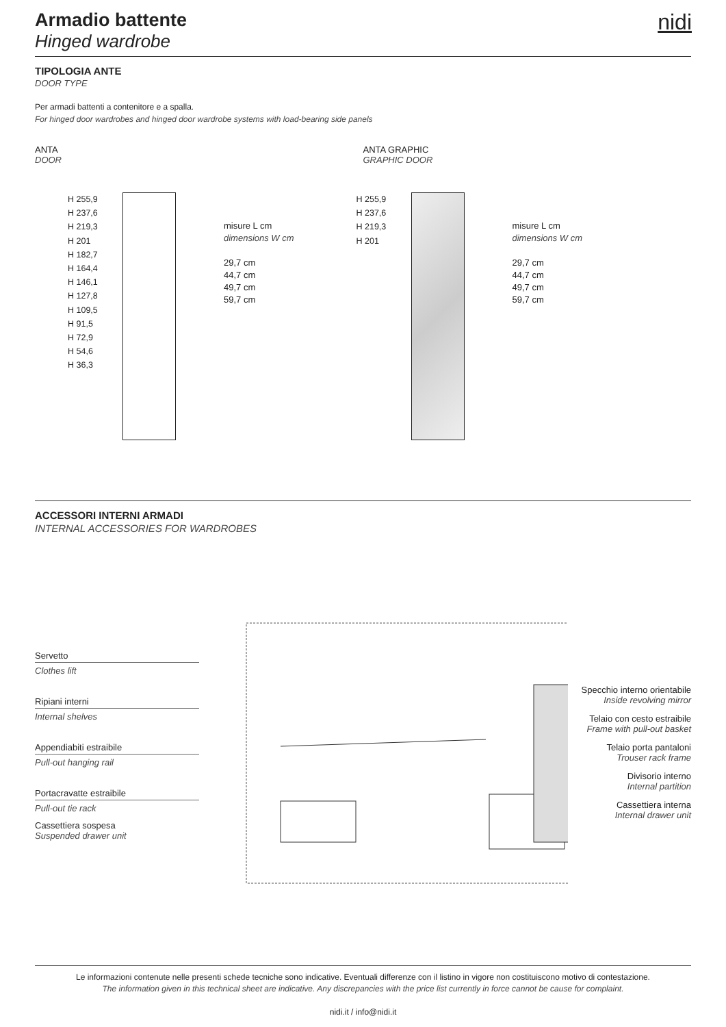nidi
Armadio battente
Hinged wardrobe
TIPOLOGIA ANTE
DOOR TYPE
Per armadi battenti a contenitore e a spalla.
For hinged door wardrobes and hinged door wardrobe systems with load-bearing side panels
ANTA
DOOR
H 255,9
H 237,6
H 219,3
H 201
H 182,7
H 164,4
H 146,1
H 127,8
H 109,5
H 91,5
H 72,9
H 54,6
H 36,3
misure L cm
dimensions W cm
29,7 cm
44,7 cm
49,7 cm
59,7 cm
ANTA GRAPHIC
GRAPHIC DOOR
H 255,9
H 237,6
H 219,3
H 201
misure L cm
dimensions W cm
29,7 cm
44,7 cm
49,7 cm
59,7 cm
ACCESSORI INTERNI ARMADI
INTERNAL ACCESSORIES FOR WARDROBES
Servetto
Clothes lift
Ripiani interni
Internal shelves
Appendiabiti estraibile
Pull-out hanging rail
Portacravatte estraibile
Pull-out tie rack
Cassettiera sospesa
Suspended drawer unit
Specchio interno orientabile
Inside revolving mirror
Telaio con cesto estraibile
Frame with pull-out basket
Telaio porta pantaloni
Trouser rack frame
Divisorio interno
Internal partition
Cassettiera interna
Internal drawer unit
Le informazioni contenute nelle presenti schede tecniche sono indicative. Eventuali differenze con il listino in vigore non costituiscono motivo di contestazione.
The information given in this technical sheet are indicative. Any discrepancies with the price list currently in force cannot be cause for complaint.
nidi.it / info@nidi.it